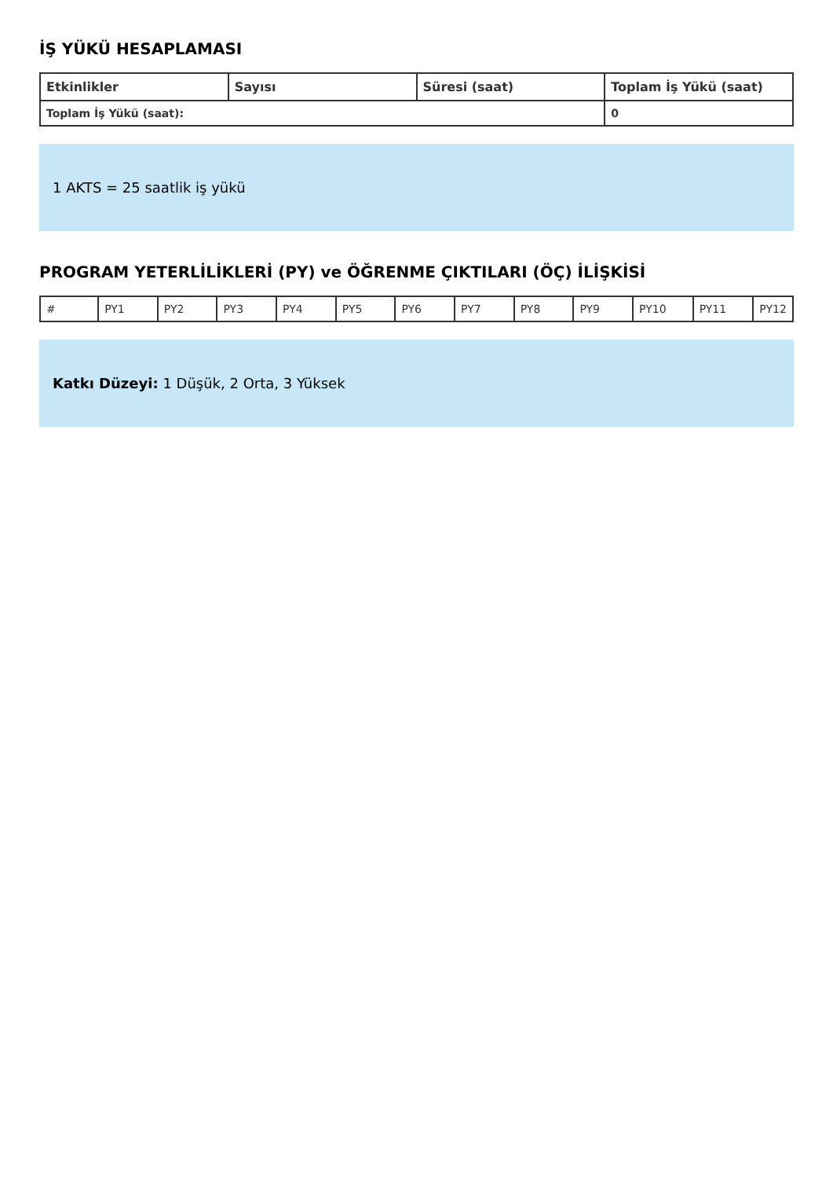İŞ YÜKÜ HESAPLAMASI
| Etkinlikler | Sayısı | Süresi (saat) | Toplam İş Yükü (saat) |
| --- | --- | --- | --- |
| Toplam İş Yükü (saat): | | | 0 |
1 AKTS = 25 saatlik iş yükü
PROGRAM YETERLİLİKLERİ (PY) ve ÖĞRENME ÇIKTILARI (ÖÇ) İLİŞKİSİ
| # | PY1 | PY2 | PY3 | PY4 | PY5 | PY6 | PY7 | PY8 | PY9 | PY10 | PY11 | PY12 |
Katkı Düzeyi: 1 Düşük, 2 Orta, 3 Yüksek